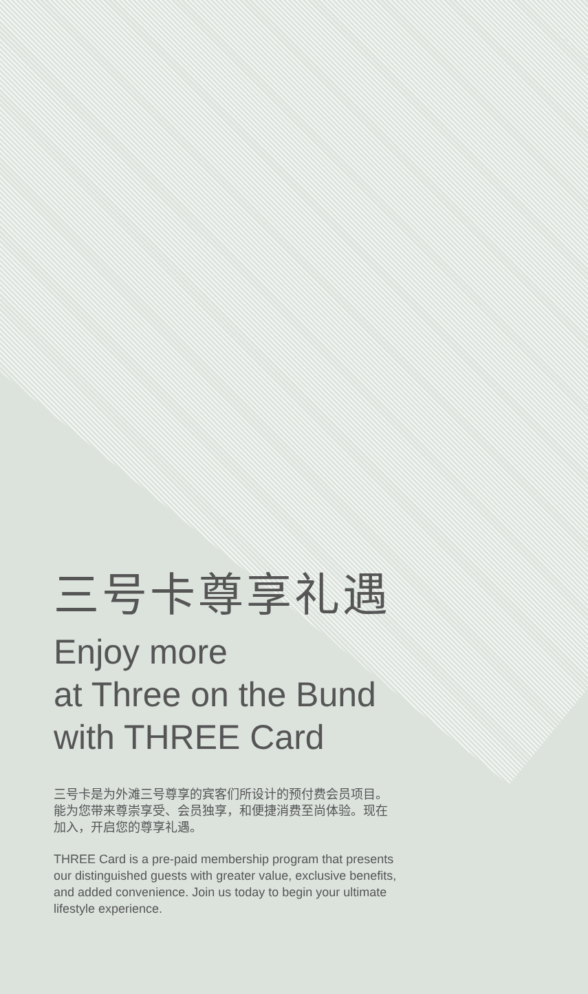三号卡尊享礼遇
Enjoy more
at Three on the Bund
with THREE Card
三号卡是为外滩三号尊享的宾客们所设计的预付费会员项目。能为您带来尊崇享受、会员独享，和便捷消费至尚体验。现在加入，开启您的尊享礼遇。
THREE Card is a pre-paid membership program that presents our distinguished guests with greater value, exclusive benefits, and added convenience. Join us today to begin your ultimate lifestyle experience.